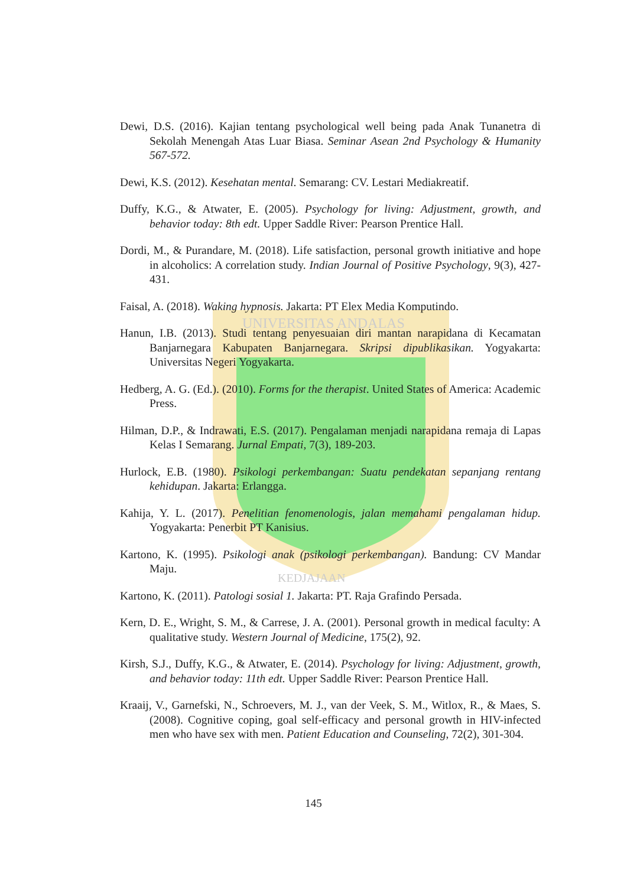UNIVERSITAS ANDALAS
KEDJAJAAN
Dewi, D.S. (2016). Kajian tentang psychological well being pada Anak Tunanetra di Sekolah Menengah Atas Luar Biasa. Seminar Asean 2nd Psychology & Humanity 567-572.
Dewi, K.S. (2012). Kesehatan mental. Semarang: CV. Lestari Mediakreatif.
Duffy, K.G., & Atwater, E. (2005). Psychology for living: Adjustment, growth, and behavior today: 8th edt. Upper Saddle River: Pearson Prentice Hall.
Dordi, M., & Purandare, M. (2018). Life satisfaction, personal growth initiative and hope in alcoholics: A correlation study. Indian Journal of Positive Psychology, 9(3), 427-431.
Faisal, A. (2018). Waking hypnosis. Jakarta: PT Elex Media Komputindo.
Hanun, I.B. (2013). Studi tentang penyesuaian diri mantan narapidana di Kecamatan Banjarnegara Kabupaten Banjarnegara. Skripsi dipublikasikan. Yogyakarta: Universitas Negeri Yogyakarta.
Hedberg, A. G. (Ed.). (2010). Forms for the therapist. United States of America: Academic Press.
Hilman, D.P., & Indrawati, E.S. (2017). Pengalaman menjadi narapidana remaja di Lapas Kelas I Semarang. Jurnal Empati, 7(3), 189-203.
Hurlock, E.B. (1980). Psikologi perkembangan: Suatu pendekatan sepanjang rentang kehidupan. Jakarta: Erlangga.
Kahija, Y. L. (2017). Penelitian fenomenologis, jalan memahami pengalaman hidup. Yogyakarta: Penerbit PT Kanisius.
Kartono, K. (1995). Psikologi anak (psikologi perkembangan). Bandung: CV Mandar Maju.
Kartono, K. (2011). Patologi sosial 1. Jakarta: PT. Raja Grafindo Persada.
Kern, D. E., Wright, S. M., & Carrese, J. A. (2001). Personal growth in medical faculty: A qualitative study. Western Journal of Medicine, 175(2), 92.
Kirsh, S.J., Duffy, K.G., & Atwater, E. (2014). Psychology for living: Adjustment, growth, and behavior today: 11th edt. Upper Saddle River: Pearson Prentice Hall.
Kraaij, V., Garnefski, N., Schroevers, M. J., van der Veek, S. M., Witlox, R., & Maes, S. (2008). Cognitive coping, goal self-efficacy and personal growth in HIV-infected men who have sex with men. Patient Education and Counseling, 72(2), 301-304.
145